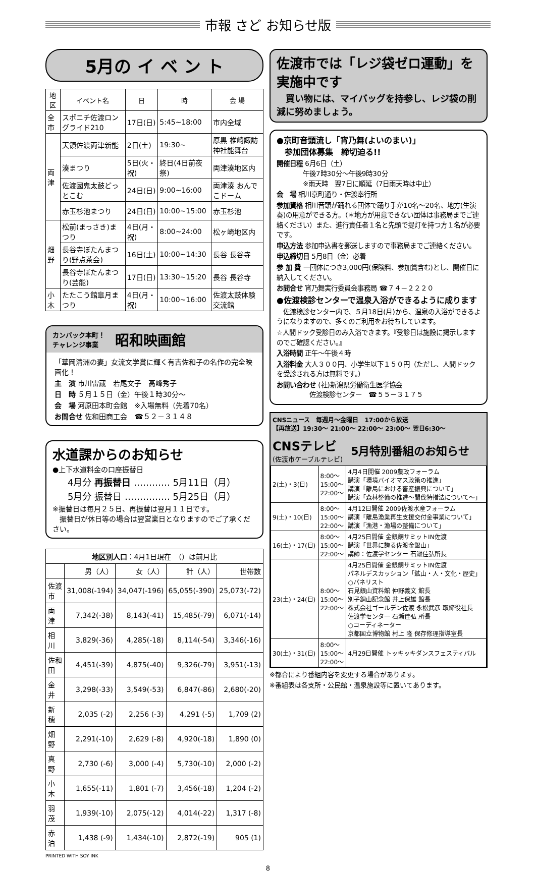市報 さど お知らせ版
5月の イ ベ ン ト
| 地区 | イベント名 | 日 | 時 | 会 場 |
| --- | --- | --- | --- | --- |
| 全市 | スポニチ佐渡ロングライド210 | 17日(日) | 5:45~18:00 | 市内全域 |
| 両津 | 天領佐渡両津新能 | 2日(土) | 19:30~ | 原黒 椎崎諏訪神社能舞台 |
| | 湊まつり | 5日(火・祝) | 終日(4日前夜祭) | 両津湊地区内 |
| | 佐渡國鬼太鼓どっとこむ | 24日(日) | 9:00~16:00 | 両津湊 おんでこドーム |
| | 赤玉杉池まつり | 24日(日) | 10:00~15:00 | 赤玉杉池 |
| 畑野 | 松前(まっさき)まつり | 4日(月・祝) | 8:00~24:00 | 松ヶ崎地区内 |
| | 長谷寺ぼたんまつり(野点茶会) | 16日(土) | 10:00~14:30 | 長谷 長谷寺 |
| | 長谷寺ぼたんまつり(芸能) | 17日(日) | 13:30~15:20 | 長谷 長谷寺 |
| 小木 | たたこう館皐月まつり | 4日(月・祝) | 10:00~16:00 | 佐渡太鼓体験交流館 |
カンバック本町！
チャレンジ事業
昭和映画館
「華岡清洲の妻」女流文学賞に輝く有吉佐和子の名作の完全映画化！
主　演 市川雷蔵　若尾文子　高峰秀子
日　時 ５月１５日（金）午後１時30分～
会　場 河原田本町会館　※入場無料（先着70名）
お問合せ 佐和田商工会　☎５２－３１４８
水道課からのお知らせ
●上下水道料金の口座振替日
4月分 再振替日 ………… 5月11日（月）
5月分 振替日 …………… 5月25日（月）
※振替日は毎月２５日、再振替は翌月１１日です。
　振替日が休日等の場合は翌営業日となりますのでご了承ください。
| 地区別人口 ：4月1日現在 （）は前月比 | | | | |
| --- | --- | --- | --- | --- |
| | 男（人） | 女（人） | 計（人） | 世帯数 |
| 佐渡市 | 31,008(-194) | 34,047(-196) | 65,055(-390) | 25,073(-72) |
| 両 津 | 7,342(-38) | 8,143(-41) | 15,485(-79) | 6,071(-14) |
| 相 川 | 3,829(-36) | 4,285(-18) | 8,114(-54) | 3,346(-16) |
| 佐和田 | 4,451(-39) | 4,875(-40) | 9,326(-79) | 3,951(-13) |
| 金 井 | 3,298(-33) | 3,549(-53) | 6,847(-86) | 2,680(-20) |
| 新 穂 | 2,035 (-2) | 2,256 (-3) | 4,291 (-5) | 1,709 (2) |
| 畑 野 | 2,291(-10) | 2,629 (-8) | 4,920(-18) | 1,890 (0) |
| 真 野 | 2,730 (-6) | 3,000 (-4) | 5,730(-10) | 2,000 (-2) |
| 小 木 | 1,655(-11) | 1,801 (-7) | 3,456(-18) | 1,204 (-2) |
| 羽 茂 | 1,939(-10) | 2,075(-12) | 4,014(-22) | 1,317 (-8) |
| 赤 泊 | 1,438 (-9) | 1,434(-10) | 2,872(-19) | 905 (1) |
PRINTED WITH SOY INK
佐渡市では「レジ袋ゼロ運動」を実施中です
　買い物には、マイバッグを持参し、レジ袋の削減に努めましょう。
●京町音頭流し「宵乃舞(よいのまい)」
　参加団体募集　締切迫る!!
開催日程 6月6日（土）
　　　　午後7時30分～午後9時30分
　　　　※雨天時　翌7日に順延（7日雨天時は中止）
会　場 相川京町通り・佐渡奉行所
参加資格 相川音頭が踊れる団体で踊り手が10名～20名、地方(生演奏)の用意ができる方。（＊地方が用意できない団体は事務局までご連絡ください）また、進行責任者１名と先頭で提灯を持つ方１名が必要です。
申込方法 参加申込書を郵送しますので事務局までご連絡ください。
申込締切日 5月8日（金）必着
参 加 費 一団体につき3,000円(保険料、参加賞含む)とし、開催日に納入してください。
お問合せ 宵乃舞実行委員会事務局 ☎７４－２２２０
●佐渡検診センターで温泉入浴ができるように成ります
　佐渡検診センター内で、５月18日(月)から、温泉の入浴ができるようになりますので、多くのご利用をお待ちしています。
☆人間ドック受診日のみ入浴できます。『受診日は施設に掲示しますのでご確認ください。』
入浴時間 正午～午後４時
入浴料金 大人３００円、小学生以下１５０円（ただし、人間ドックを受診される方は無料です。）
お問い合わせ (社)新潟県労働衛生医学協会
　　　　　佐渡検診センター　☎５５－３１７５
CNSニュース　毎週月～金曜日　17:00から放送
【再放送】19:30～ 21:00～ 22:00～ 23:00～ 翌日6:30～
CNSテレビ
(佐渡市ケーブルテレビ)
5月特別番組のお知らせ
| 2(土)・3(日) | 8:00～ 15:00～ 22:00～ | 4月4日開催 2009農政フォーラム 講演「環境バイオマス政策の推進」 講演「離島における畜産振興について」 講演「森林整備の推進～間伐特措法について～」 |
| 9(土)・10(日) | 8:00～ 15:00～ 22:00～ | 4月12日開催 2009佐渡水産フォーラム 講演「離島漁業再生支援交付金事業について」 講演「漁港・漁場の整備について」 |
| 16(土)・17(日) | 8:00～ 15:00～ 22:00～ | 4月25日開催 金銀銅サミットIN佐渡 講演「世界に誇る佐渡金銀山」 講師：佐渡学センター 石瀬佳弘所長 |
| 23(土)・24(日) | 8:00～ 15:00～ 22:00～ | 4月25日開催 金銀銅サミットIN佐渡 パネルデスカッション「鉱山・人・文化・歴史」 ○パネリスト 石見銀山資料館 仲野義文 館長 別子銅山記念館 井上保雄 館長 株式会社ゴールデン佐渡 永松武彦 取締役社長 佐渡学センター 石瀬佳弘 所長 ○コーディネーター 京都国立博物館 村上 隆 保存修理指導室長 |
| 30(土)・31(日) | 8:00～ 15:00～ 22:00～ | 4月29日開催 トッキッキダンスフェスティバル |
※都合により番組内容を変更する場合があります。
※番組表は各支所・公民館・温泉施設等に置いてあります。
8